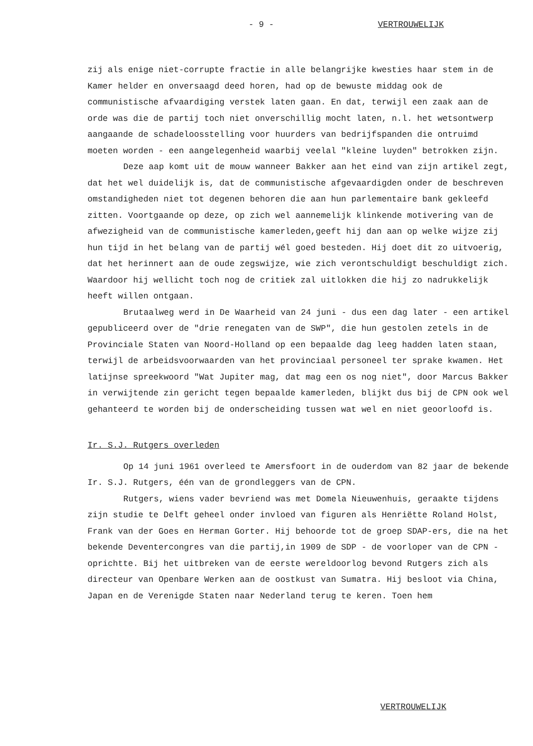- 9 - VERTROUWELIJK
zij als enige niet-corrupte fractie in alle belangrijke kwesties haar stem in de Kamer helder en onversaagd deed horen, had op de bewuste middag ook de communistische afvaardiging verstek laten gaan. En dat, terwijl een zaak aan de orde was die de partij toch niet onverschillig mocht laten, n.l. het wetsontwerp aangaande de schadeloosstelling voor huurders van bedrijfspanden die ontruimd moeten worden - een aangelegenheid waarbij veelal "kleine luyden" betrokken zijn.
Deze aap komt uit de mouw wanneer Bakker aan het eind van zijn artikel zegt, dat het wel duidelijk is, dat de communistische afgevaardigden onder de beschreven omstandigheden niet tot degenen behoren die aan hun parlementaire bank gekleefd zitten. Voortgaande op deze, op zich wel aannemelijk klinkende motivering van de afwezigheid van de communistische kamerleden,geeft hij dan aan op welke wijze zij hun tijd in het belang van de partij wél goed besteden. Hij doet dit zo uitvoerig, dat het herinnert aan de oude zegswijze, wie zich verontschuldigt beschuldigt zich. Waardoor hij wellicht toch nog de critiek zal uitlokken die hij zo nadrukkelijk heeft willen ontgaan.
Brutaalweg werd in De Waarheid van 24 juni - dus een dag later - een artikel gepubliceerd over de "drie renegaten van de SWP", die hun gestolen zetels in de Provinciale Staten van Noord-Holland op een bepaalde dag leeg hadden laten staan, terwijl de arbeidsvoorwaarden van het provinciaal personeel ter sprake kwamen. Het latijnse spreekwoord "Wat Jupiter mag, dat mag een os nog niet", door Marcus Bakker in verwijtende zin gericht tegen bepaalde kamerleden, blijkt dus bij de CPN ook wel gehanteerd te worden bij de onderscheiding tussen wat wel en niet geoorloofd is.
Ir. S.J. Rutgers overleden
Op 14 juni 1961 overleed te Amersfoort in de ouderdom van 82 jaar de bekende Ir. S.J. Rutgers, één van de grondleggers van de CPN.
Rutgers, wiens vader bevriend was met Domela Nieuwenhuis, geraakte tijdens zijn studie te Delft geheel onder invloed van figuren als Henriëtte Roland Holst, Frank van der Goes en Herman Gorter. Hij behoorde tot de groep SDAP-ers, die na het bekende Deventercongres van die partij,in 1909 de SDP - de voorloper van de CPN - oprichtte. Bij het uitbreken van de eerste wereldoorlog bevond Rutgers zich als directeur van Openbare Werken aan de oostkust van Sumatra. Hij besloot via China, Japan en de Verenigde Staten naar Nederland terug te keren. Toen hem
VERTROUWELIJK